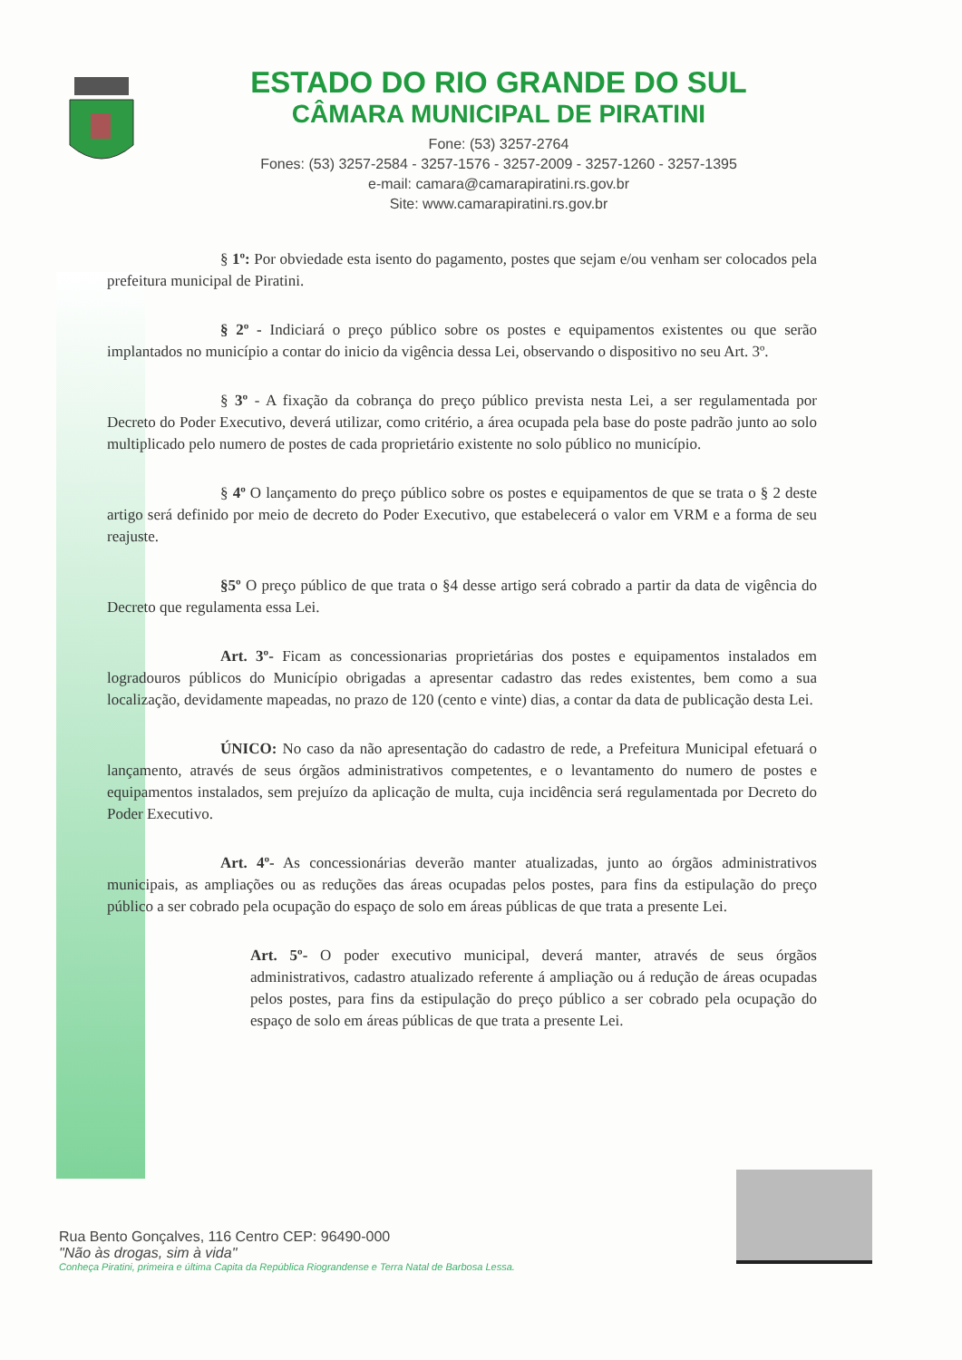ESTADO DO RIO GRANDE DO SUL
CÂMARA MUNICIPAL DE PIRATINI
Fone: (53) 3257-2764
Fones: (53) 3257-2584 - 3257-1576 - 3257-2009 - 3257-1260 - 3257-1395
e-mail: camara@camarapiratini.rs.gov.br
Site: www.camarapiratini.rs.gov.br
§ 1º: Por obviedade esta isento do pagamento, postes que sejam e/ou venham ser colocados pela prefeitura municipal de Piratini.
§ 2º - Indiciará o preço público sobre os postes e equipamentos existentes ou que serão implantados no município a contar do inicio da vigência dessa Lei, observando o dispositivo no seu Art. 3º.
§ 3º - A fixação da cobrança do preço público prevista nesta Lei, a ser regulamentada por Decreto do Poder Executivo, deverá utilizar, como critério, a área ocupada pela base do poste padrão junto ao solo multiplicado pelo numero de postes de cada proprietário existente no solo público no município.
§ 4º O lançamento do preço público sobre os postes e equipamentos de que se trata o § 2 deste artigo será definido por meio de decreto do Poder Executivo, que estabelecerá o valor em VRM e a forma de seu reajuste.
§5º O preço público de que trata o §4 desse artigo será cobrado a partir da data de vigência do Decreto que regulamenta essa Lei.
Art. 3º- Ficam as concessionarias proprietárias dos postes e equipamentos instalados em logradouros públicos do Município obrigadas a apresentar cadastro das redes existentes, bem como a sua localização, devidamente mapeadas, no prazo de 120 (cento e vinte) dias, a contar da data de publicação desta Lei.
ÚNICO: No caso da não apresentação do cadastro de rede, a Prefeitura Municipal efetuará o lançamento, através de seus órgãos administrativos competentes, e o levantamento do numero de postes e equipamentos instalados, sem prejuízo da aplicação de multa, cuja incidência será regulamentada por Decreto do Poder Executivo.
Art. 4º- As concessionárias deverão manter atualizadas, junto ao órgãos administrativos municipais, as ampliações ou as reduções das áreas ocupadas pelos postes, para fins da estipulação do preço público a ser cobrado pela ocupação do espaço de solo em áreas públicas de que trata a presente Lei.
Art. 5º- O poder executivo municipal, deverá manter, através de seus órgãos administrativos, cadastro atualizado referente á ampliação ou á redução de áreas ocupadas pelos postes, para fins da estipulação do preço público a ser cobrado pela ocupação do espaço de solo em áreas públicas de que trata a presente Lei.
Rua Bento Gonçalves, 116 Centro CEP: 96490-000
"Não às drogas, sim à vida"
Conheça Piratini, primeira e última Capita da República Riograndense e Terra Natal de Barbosa Lessa.